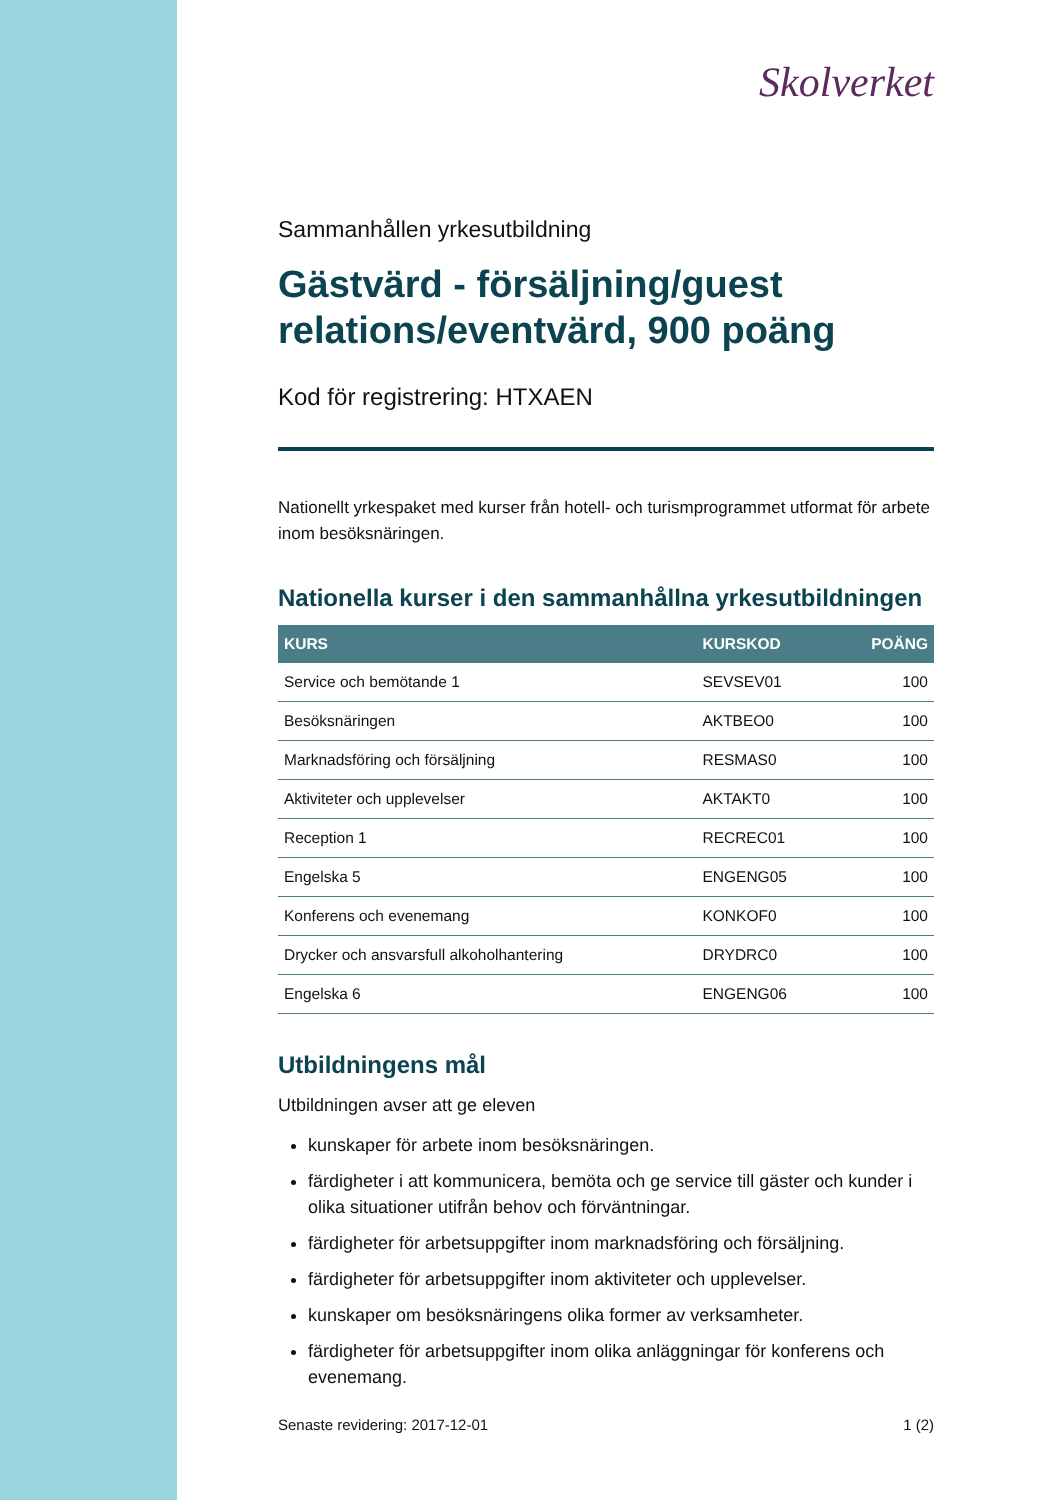Skolverket
Sammanhållen yrkesutbildning
Gästvärd - försäljning/guest relations/eventvärd, 900 poäng
Kod för registrering: HTXAEN
Nationellt yrkespaket med kurser från hotell- och turismprogrammet utformat för arbete inom besöksnäringen.
Nationella kurser i den sammanhållna yrkesutbildningen
| KURS | KURSKOD | POÄNG |
| --- | --- | --- |
| Service och bemötande 1 | SEVSEV01 | 100 |
| Besöksnäringen | AKTBEO0 | 100 |
| Marknadsföring och försäljning | RESMAS0 | 100 |
| Aktiviteter och upplevelser | AKTAKT0 | 100 |
| Reception 1 | RECREC01 | 100 |
| Engelska 5 | ENGENG05 | 100 |
| Konferens och evenemang | KONKOF0 | 100 |
| Drycker och ansvarsfull alkoholhantering | DRYDRC0 | 100 |
| Engelska 6 | ENGENG06 | 100 |
Utbildningens mål
Utbildningen avser att ge eleven
kunskaper för arbete inom besöksnäringen.
färdigheter i att kommunicera, bemöta och ge service till gäster och kunder i olika situationer utifrån behov och förväntningar.
färdigheter för arbetsuppgifter inom marknadsföring och försäljning.
färdigheter för arbetsuppgifter inom aktiviteter och upplevelser.
kunskaper om besöksnäringens olika former av verksamheter.
färdigheter för arbetsuppgifter inom olika anläggningar för konferens och evenemang.
Senaste revidering: 2017-12-01 1 (2)